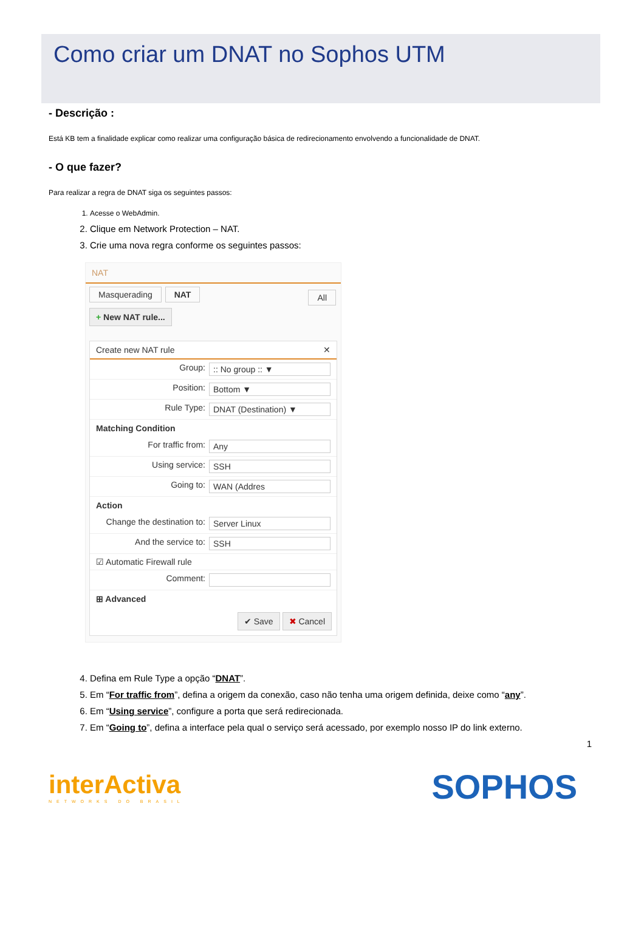Como criar um DNAT no Sophos UTM
- Descrição :
Está KB tem a finalidade explicar como realizar uma configuração básica de redirecionamento envolvendo a funcionalidade de DNAT.
- O que fazer?
Para realizar a regra de DNAT siga os seguintes passos:
1. Acesse o WebAdmin.
2. Clique em Network Protection – NAT.
3. Crie uma nova regra conforme os seguintes passos:
NAT
Masquerading NAT All
+ New NAT rule...
Create new NAT rule ✕
Group::: No group :: ▼
Position: Bottom ▼
Rule Type: DNAT (Destination) ▼
Matching Condition
For traffic from: Any
Using service: SSH
Going to: WAN (Addres
Action
Change the destination to: Server Linux
And the service to: SSH
☑ Automatic Firewall rule
Comment:
⊞ Advanced
✔ Save ✖ Cancel
4. Defina em Rule Type a opção “DNAT”.
5. Em “For traffic from”, defina a origem da conexão, caso não tenha uma origem definida, deixe como “any”.
6. Em “Using service”, configure a porta que será redirecionada.
7. Em “Going to”, defina a interface pela qual o serviço será acessado, por exemplo nosso IP do link externo.
1
interActiva
NETWORKS DO BRASIL
SOPHOS